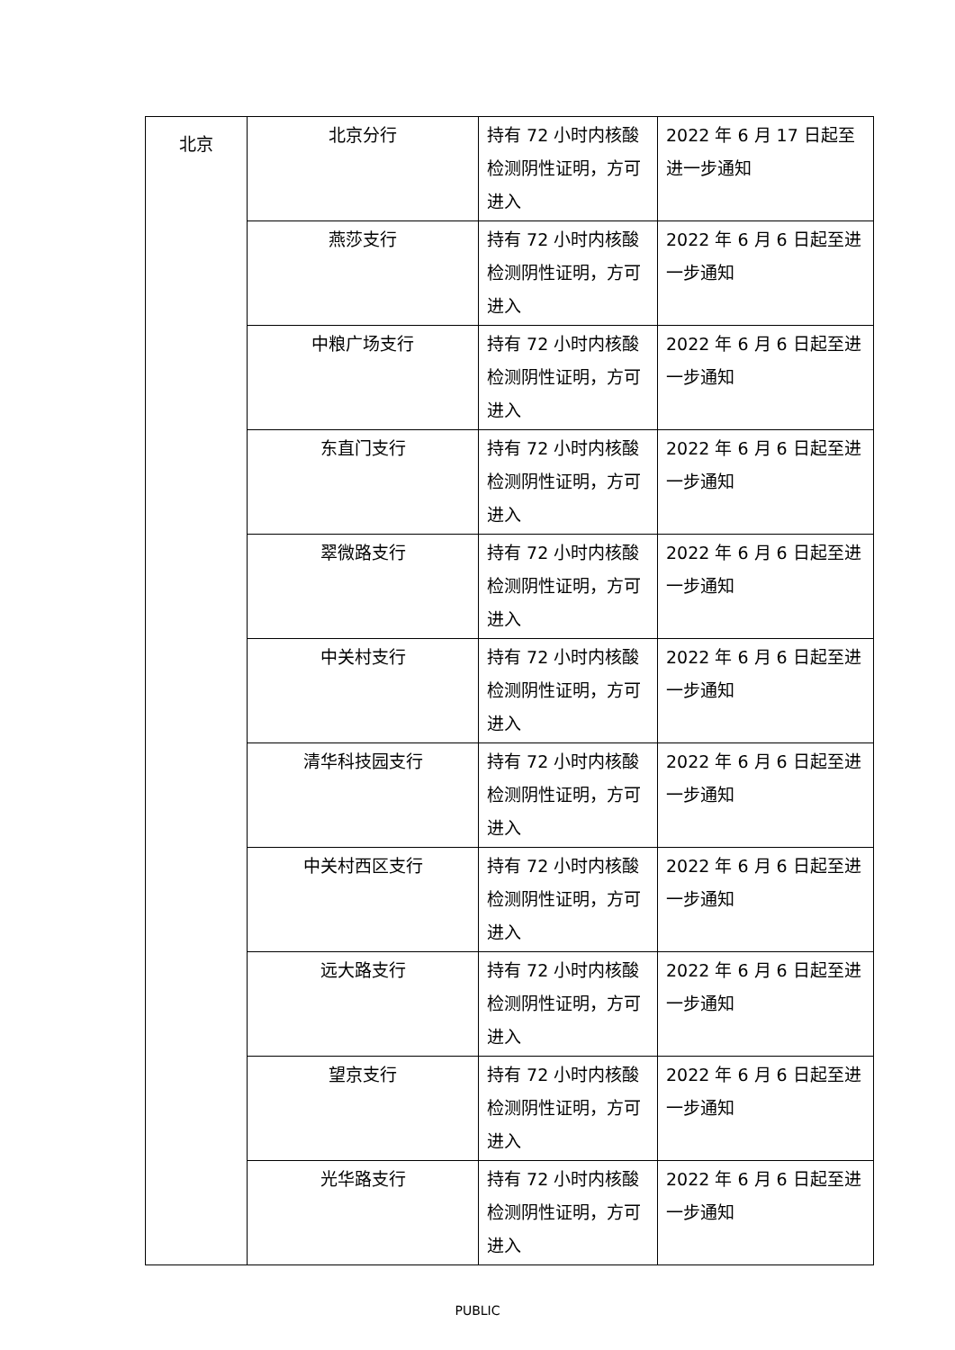| 北京 | 北京分行 | 持有 72 小时内核酸检测阴性证明，方可进入 | 2022 年 6 月 17 日起至进一步通知 |
| | 燕莎支行 | 持有 72 小时内核酸检测阴性证明，方可进入 | 2022 年 6 月 6 日起至进一步通知 |
| | 中粮广场支行 | 持有 72 小时内核酸检测阴性证明，方可进入 | 2022 年 6 月 6 日起至进一步通知 |
| | 东直门支行 | 持有 72 小时内核酸检测阴性证明，方可进入 | 2022 年 6 月 6 日起至进一步通知 |
| | 翠微路支行 | 持有 72 小时内核酸检测阴性证明，方可进入 | 2022 年 6 月 6 日起至进一步通知 |
| | 中关村支行 | 持有 72 小时内核酸检测阴性证明，方可进入 | 2022 年 6 月 6 日起至进一步通知 |
| | 清华科技园支行 | 持有 72 小时内核酸检测阴性证明，方可进入 | 2022 年 6 月 6 日起至进一步通知 |
| | 中关村西区支行 | 持有 72 小时内核酸检测阴性证明，方可进入 | 2022 年 6 月 6 日起至进一步通知 |
| | 远大路支行 | 持有 72 小时内核酸检测阴性证明，方可进入 | 2022 年 6 月 6 日起至进一步通知 |
| | 望京支行 | 持有 72 小时内核酸检测阴性证明，方可进入 | 2022 年 6 月 6 日起至进一步通知 |
| | 光华路支行 | 持有 72 小时内核酸检测阴性证明，方可进入 | 2022 年 6 月 6 日起至进一步通知 |
PUBLIC